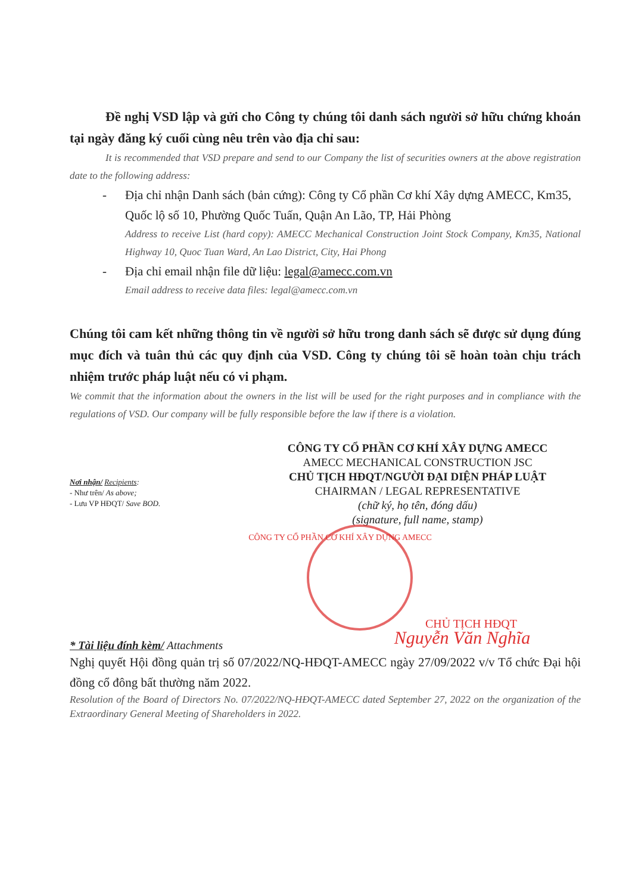Đề nghị VSD lập và gửi cho Công ty chúng tôi danh sách người sở hữu chứng khoán tại ngày đăng ký cuối cùng nêu trên vào địa chỉ sau:
It is recommended that VSD prepare and send to our Company the list of securities owners at the above registration date to the following address:
- Địa chỉ nhận Danh sách (bản cứng): Công ty Cổ phần Cơ khí Xây dựng AMECC, Km35, Quốc lộ số 10, Phường Quốc Tuấn, Quận An Lão, TP, Hải Phòng
Address to receive List (hard copy): AMECC Mechanical Construction Joint Stock Company, Km35, National Highway 10, Quoc Tuan Ward, An Lao District, City, Hai Phong
- Địa chỉ email nhận file dữ liệu: legal@amecc.com.vn
Email address to receive data files: legal@amecc.com.vn
Chúng tôi cam kết những thông tin về người sở hữu trong danh sách sẽ được sử dụng đúng mục đích và tuân thủ các quy định của VSD. Công ty chúng tôi sẽ hoàn toàn chịu trách nhiệm trước pháp luật nếu có vi phạm.
We commit that the information about the owners in the list will be used for the right purposes and in compliance with the regulations of VSD. Our company will be fully responsible before the law if there is a violation.
Nơi nhận/ Recipients:
- Như trên/ As above;
- Lưu VP HĐQT/ Save BOD.
CÔNG TY CỔ PHẦN CƠ KHÍ XÂY DỰNG AMECC
AMECC MECHANICAL CONSTRUCTION JSC
CHỦ TỊCH HĐQT/NGƯỜI ĐẠI DIỆN PHÁP LUẬT
CHAIRMAN / LEGAL REPRESENTATIVE
(chữ ký, họ tên, đóng dấu)
(signature, full name, stamp)
CÔNG TY CỔ PHẦN CƠ KHÍ XÂY DỰNG AMECC
CHỦ TỊCH HĐQT
Nguyễn Văn Nghĩa
* Tài liệu đính kèm/ Attachments
Nghị quyết Hội đồng quản trị số 07/2022/NQ-HĐQT-AMECC ngày 27/09/2022 v/v Tổ chức Đại hội đồng cổ đông bất thường năm 2022.
Resolution of the Board of Directors No. 07/2022/NQ-HĐQT-AMECC dated September 27, 2022 on the organization of the Extraordinary General Meeting of Shareholders in 2022.